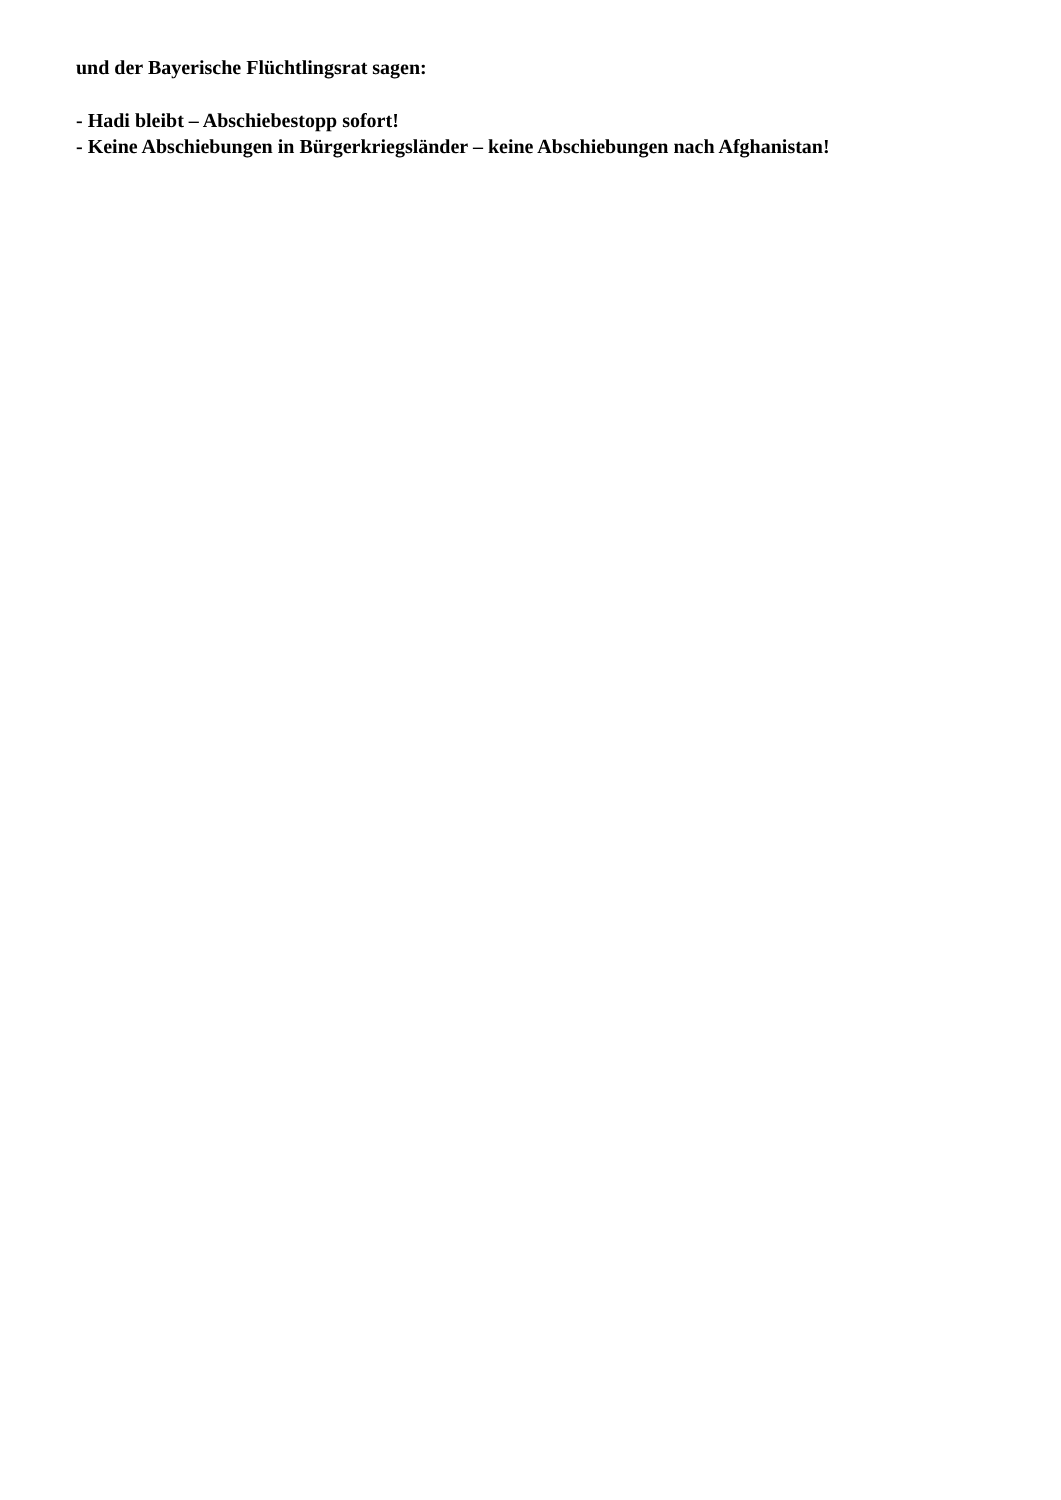und der Bayerische Flüchtlingsrat sagen:
- Hadi bleibt – Abschiebestopp sofort!
- Keine Abschiebungen in Bürgerkriegsländer – keine Abschiebungen nach Afghanistan!